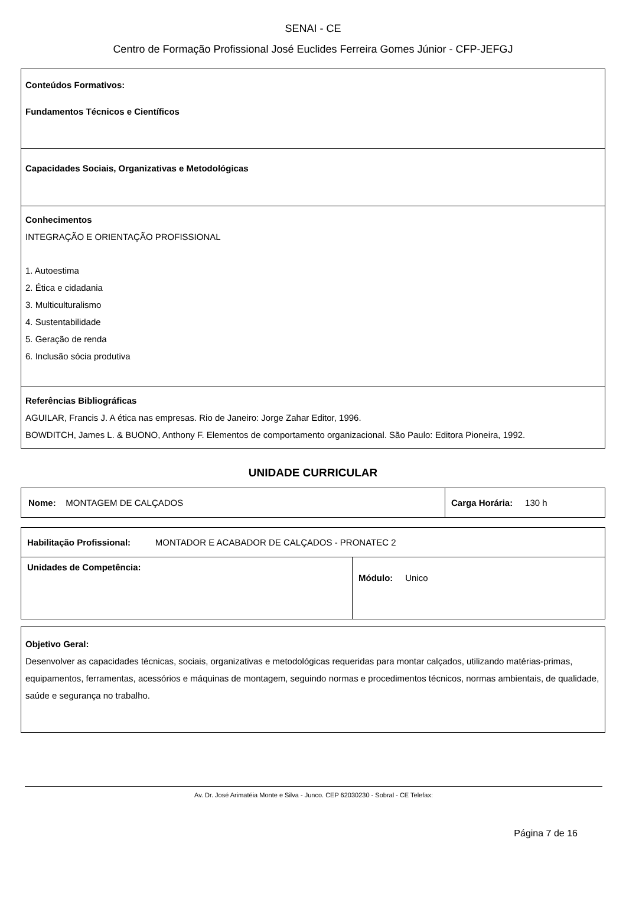SENAI - CE
Centro de Formação Profissional José Euclides Ferreira Gomes Júnior - CFP-JEFGJ
Conteúdos Formativos:
Fundamentos Técnicos e Científicos
Capacidades Sociais, Organizativas e Metodológicas
Conhecimentos
INTEGRAÇÃO E ORIENTAÇÃO PROFISSIONAL
1. Autoestima
2. Ética e cidadania
3. Multiculturalismo
4. Sustentabilidade
5. Geração de renda
6. Inclusão sócia produtiva
Referências Bibliográficas
AGUILAR, Francis J. A ética nas empresas. Rio de Janeiro: Jorge Zahar Editor, 1996.
BOWDITCH, James L. & BUONO, Anthony F. Elementos de comportamento organizacional. São Paulo: Editora Pioneira, 1992.
UNIDADE CURRICULAR
| Nome: MONTAGEM DE CALÇADOS | Carga Horária: 130 h |
| Habilitação Profissional: MONTADOR E ACABADOR DE CALÇADOS - PRONATEC 2 | |
| Unidades de Competência: | Módulo: Unico |
Objetivo Geral:
Desenvolver as capacidades técnicas, sociais, organizativas e metodológicas requeridas para montar calçados, utilizando matérias-primas, equipamentos, ferramentas, acessórios e máquinas de montagem, seguindo normas e procedimentos técnicos, normas ambientais, de qualidade, saúde e segurança no trabalho.
Av. Dr. José Arimatéia Monte e Silva - Junco. CEP 62030230 - Sobral - CE Telefax:
Página 7 de 16